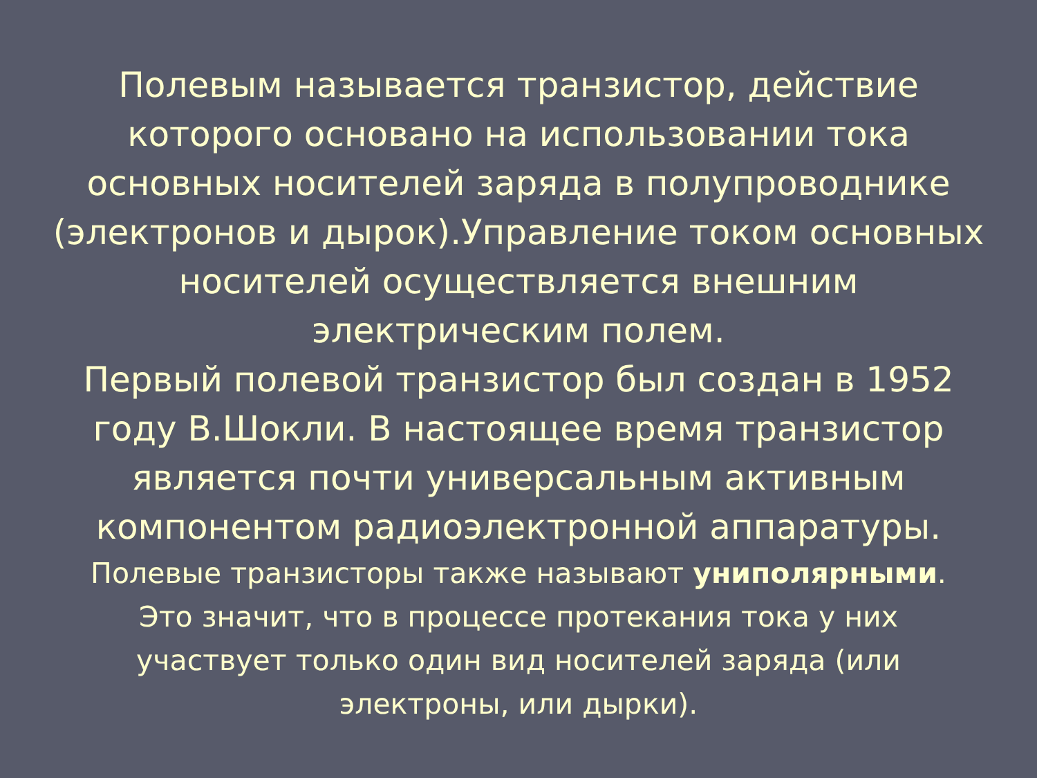Полевым называется транзистор, действие
которого основано на использовании тока
основных носителей заряда в полупроводнике
(электронов и дырок).Управление током основных
носителей осуществляется внешним
электрическим полем.
Первый полевой транзистор был создан в 1952
году В.Шокли. В настоящее время транзистор
является почти универсальным активным
компонентом радиоэлектронной аппаратуры.
Полевые транзисторы также называют униполярными.
Это значит, что в процессе протекания тока у них
участвует только один вид носителей заряда (или
электроны, или дырки).